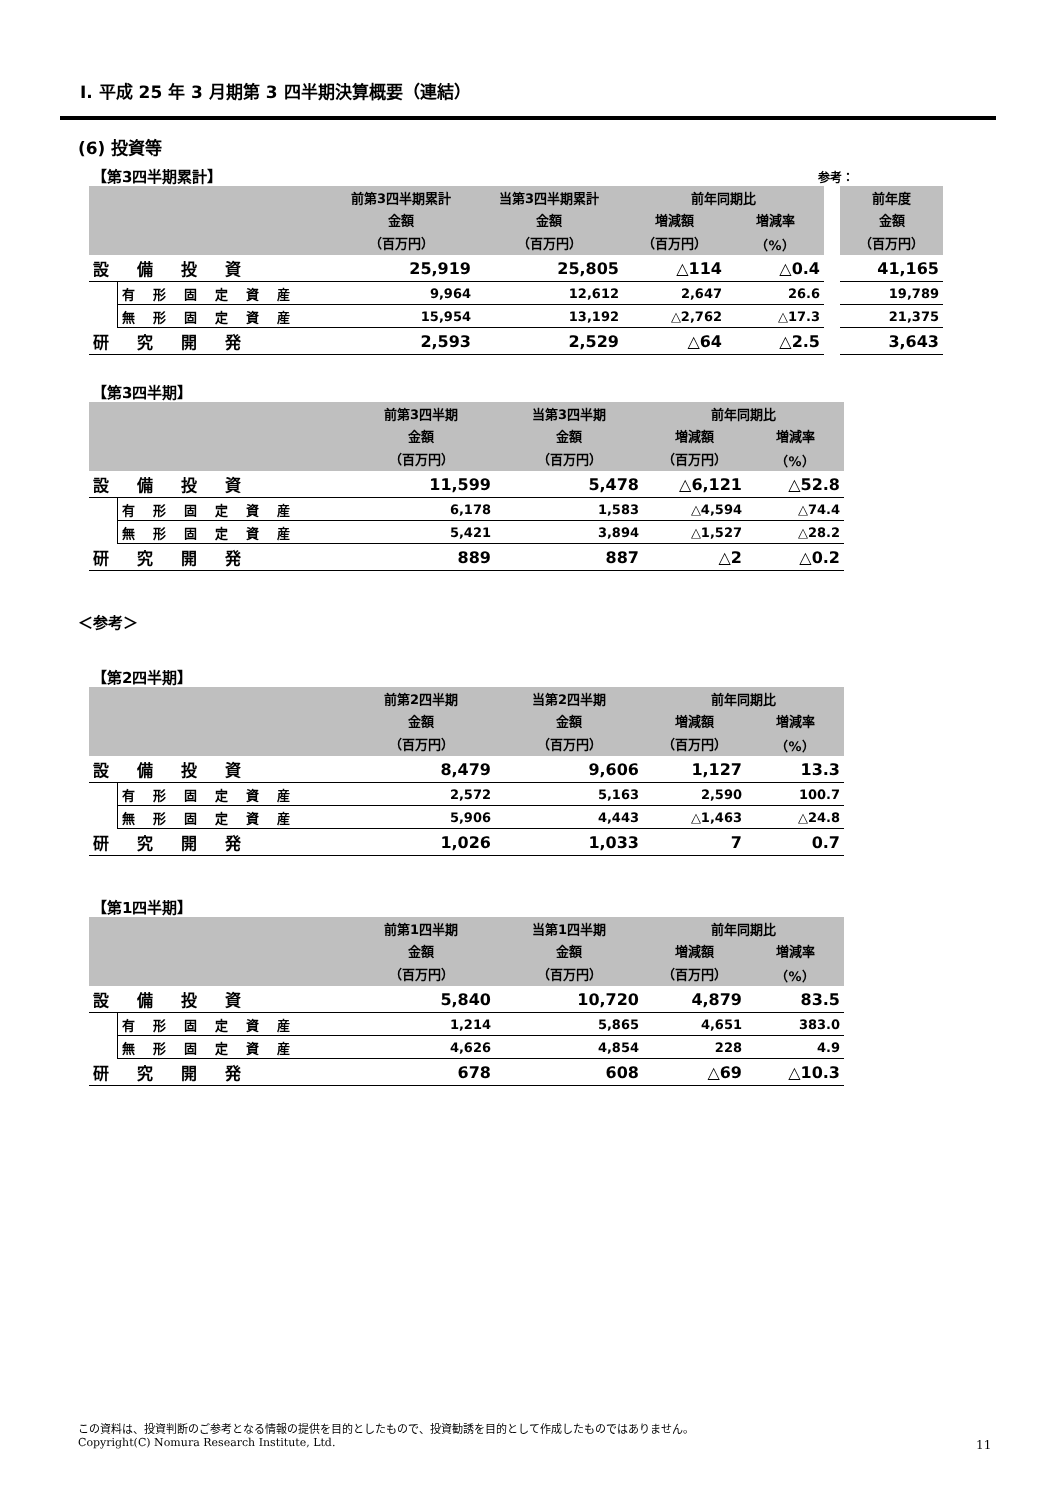Ⅰ. 平成 25 年 3 月期第 3 四半期決算概要（連結）
(6) 投資等
【第3四半期累計】 参考：
| | | 前第3四半期累計 | 当第3四半期累計 | 前年同期比 | | | 前年度 |
| | | 金額 | 金額 | 増減額 | 増減率 | | 金額 |
| | | （百万円） | （百万円） | （百万円） | （%） | | （百万円） |
| 設備投資 | | 25,919 | 25,805 | △114 | △0.4 | | 41,165 |
| | 有形固定資産 | 9,964 | 12,612 | 2,647 | 26.6 | | 19,789 |
| | 無形固定資産 | 15,954 | 13,192 | △2,762 | △17.3 | | 21,375 |
| 研究開発 | | 2,593 | 2,529 | △64 | △2.5 | | 3,643 |
【第3四半期】
| | | 前第3四半期 | 当第3四半期 | 前年同期比 | |
| | | 金額 | 金額 | 増減額 | 増減率 |
| | | （百万円） | （百万円） | （百万円） | （%） |
| 設備投資 | | 11,599 | 5,478 | △6,121 | △52.8 |
| | 有形固定資産 | 6,178 | 1,583 | △4,594 | △74.4 |
| | 無形固定資産 | 5,421 | 3,894 | △1,527 | △28.2 |
| 研究開発 | | 889 | 887 | △2 | △0.2 |
＜参考＞
【第2四半期】
| | | 前第2四半期 | 当第2四半期 | 前年同期比 | |
| | | 金額 | 金額 | 増減額 | 増減率 |
| | | （百万円） | （百万円） | （百万円） | （%） |
| 設備投資 | | 8,479 | 9,606 | 1,127 | 13.3 |
| | 有形固定資産 | 2,572 | 5,163 | 2,590 | 100.7 |
| | 無形固定資産 | 5,906 | 4,443 | △1,463 | △24.8 |
| 研究開発 | | 1,026 | 1,033 | 7 | 0.7 |
【第1四半期】
| | | 前第1四半期 | 当第1四半期 | 前年同期比 | |
| | | 金額 | 金額 | 増減額 | 増減率 |
| | | （百万円） | （百万円） | （百万円） | （%） |
| 設備投資 | | 5,840 | 10,720 | 4,879 | 83.5 |
| | 有形固定資産 | 1,214 | 5,865 | 4,651 | 383.0 |
| | 無形固定資産 | 4,626 | 4,854 | 228 | 4.9 |
| 研究開発 | | 678 | 608 | △69 | △10.3 |
この資料は、投資判断のご参考となる情報の提供を目的としたもので、投資勧誘を目的として作成したものではありません。
Copyright(C) Nomura Research Institute, Ltd.
11